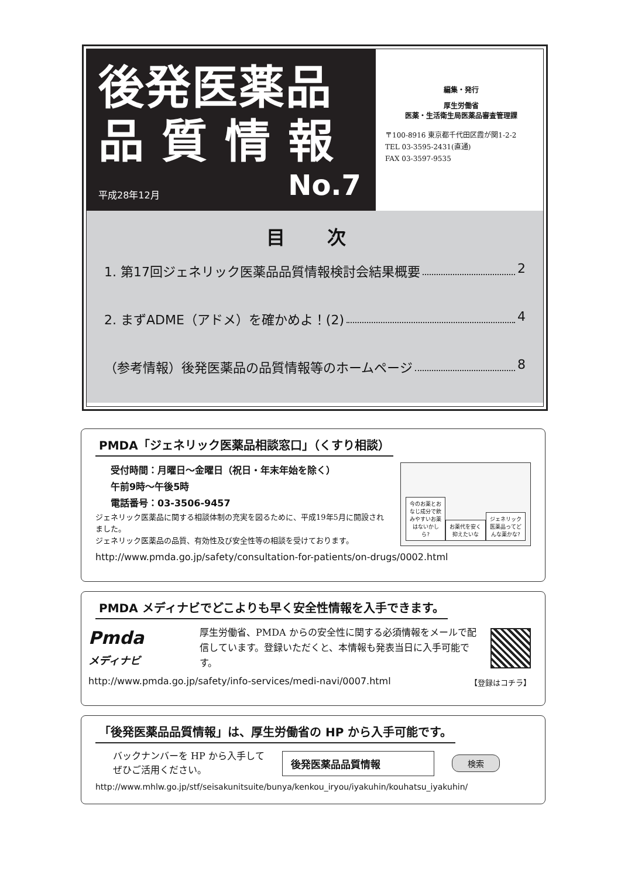後発医薬品
品質情報
平成28年12月 No.7
編集・発行
厚生労働省
医薬・生活衛生局医薬品審査管理課
〒100-8916 東京都千代田区霞が関1-2-2
TEL 03-3595-2431(直通)
FAX 03-3597-9535
目 次
1. 第17回ジェネリック医薬品品質情報検討会結果概要 2
2. まずADME（アドメ）を確かめよ！(2) 4
（参考情報）後発医薬品の品質情報等のホームページ 8
PMDA「ジェネリック医薬品相談窓口」（くすり相談）
受付時間：月曜日～金曜日（祝日・年末年始を除く）
午前9時～午後5時
電話番号：03-3506-9457
ジェネリック医薬品に関する相談体制の充実を図るために、平成19年5月に開設されました。
ジェネリック医薬品の品質、有効性及び安全性等の相談を受けております。
今のお薬とおなじ成分で飲みやすいお薬はないかしら?
お薬代を安く抑えたいな
ジェネリック医薬品ってどんな薬かな?
http://www.pmda.go.jp/safety/consultation-for-patients/on-drugs/0002.html
PMDA メディナビでどこよりも早く安全性情報を入手できます。
Pmda
メディナビ
厚生労働省、PMDA からの安全性に関する必須情報をメールで配信しています。登録いただくと、本情報も発表当日に入手可能です。
http://www.pmda.go.jp/safety/info-services/medi-navi/0007.html 【登録はコチラ】
「後発医薬品品質情報」は、厚生労働省の HP から入手可能です。
バックナンバーを HP から入手して
ぜひご活用ください。
後発医薬品品質情報
検索
http://www.mhlw.go.jp/stf/seisakunitsuite/bunya/kenkou_iryou/iyakuhin/kouhatsu_iyakuhin/